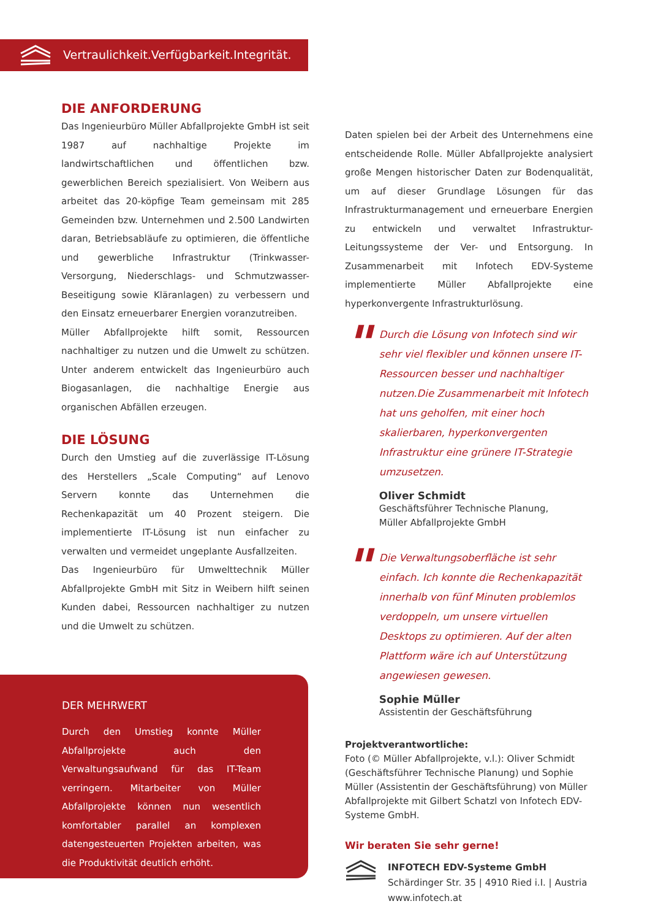Vertraulichkeit.Verfügbarkeit.Integrität.
DIE ANFORDERUNG
Das Ingenieurbüro Müller Abfallprojekte GmbH ist seit 1987 auf nachhaltige Projekte im landwirtschaftlichen und öffentlichen bzw. gewerblichen Bereich spezialisiert. Von Weibern aus arbeitet das 20-köpfige Team gemeinsam mit 285 Gemeinden bzw. Unternehmen und 2.500 Landwirten daran, Betriebsabläufe zu optimieren, die öffentliche und gewerbliche Infrastruktur (Trinkwasser-Versorgung, Niederschlags- und Schmutzwasser-Beseitigung sowie Kläranlagen) zu verbessern und den Einsatz erneuerbarer Energien voranzutreiben.
Müller Abfallprojekte hilft somit, Ressourcen nachhaltiger zu nutzen und die Umwelt zu schützen. Unter anderem entwickelt das Ingenieurbüro auch Biogasanlagen, die nachhaltige Energie aus organischen Abfällen erzeugen.
DIE LÖSUNG
Durch den Umstieg auf die zuverlässige IT-Lösung des Herstellers „Scale Computing“ auf Lenovo Servern konnte das Unternehmen die Rechenkapazität um 40 Prozent steigern. Die implementierte IT-Lösung ist nun einfacher zu verwalten und vermeidet ungeplante Ausfallzeiten.
Das Ingenieurbüro für Umwelttechnik Müller Abfallprojekte GmbH mit Sitz in Weibern hilft seinen Kunden dabei, Ressourcen nachhaltiger zu nutzen und die Umwelt zu schützen.
Daten spielen bei der Arbeit des Unternehmens eine entscheidende Rolle. Müller Abfallprojekte analysiert große Mengen historischer Daten zur Bodenqualität, um auf dieser Grundlage Lösungen für das Infrastrukturmanagement und erneuerbare Energien zu entwickeln und verwaltet Infrastruktur-Leitungssysteme der Ver- und Entsorgung. In Zusammenarbeit mit Infotech EDV-Systeme implementierte Müller Abfallprojekte eine hyperkonvergente Infrastrukturlösung.
"
Durch die Lösung von Infotech sind wir sehr viel flexibler und können unsere IT-Ressourcen besser und nachhaltiger nutzen.Die Zusammenarbeit mit Infotech hat uns geholfen, mit einer hoch skalierbaren, hyperkonvergenten Infrastruktur eine grünere IT-Strategie umzusetzen.
Oliver Schmidt
Geschäftsführer Technische Planung,
Müller Abfallprojekte GmbH
"
Die Verwaltungsoberfläche ist sehr einfach. Ich konnte die Rechenkapazität innerhalb von fünf Minuten problemlos verdoppeln, um unsere virtuellen Desktops zu optimieren. Auf der alten Plattform wäre ich auf Unterstützung angewiesen gewesen.
Sophie Müller
Assistentin der Geschäftsführung
Projektverantwortliche:
Foto (© Müller Abfallprojekte, v.l.): Oliver Schmidt (Geschäftsführer Technische Planung) und Sophie Müller (Assistentin der Geschäftsführung) von Müller Abfallprojekte mit Gilbert Schatzl von Infotech EDV-Systeme GmbH.
Wir beraten Sie sehr gerne!
INFOTECH EDV-Systeme GmbH
Schärdinger Str. 35 | 4910 Ried i.I. | Austria
www.infotech.at
DER MEHRWERT
Durch den Umstieg konnte Müller Abfallprojekte auch den Verwaltungsaufwand für das IT-Team verringern. Mitarbeiter von Müller Abfallprojekte können nun wesentlich komfortabler parallel an komplexen datengesteuerten Projekten arbeiten, was die Produktivität deutlich erhöht.